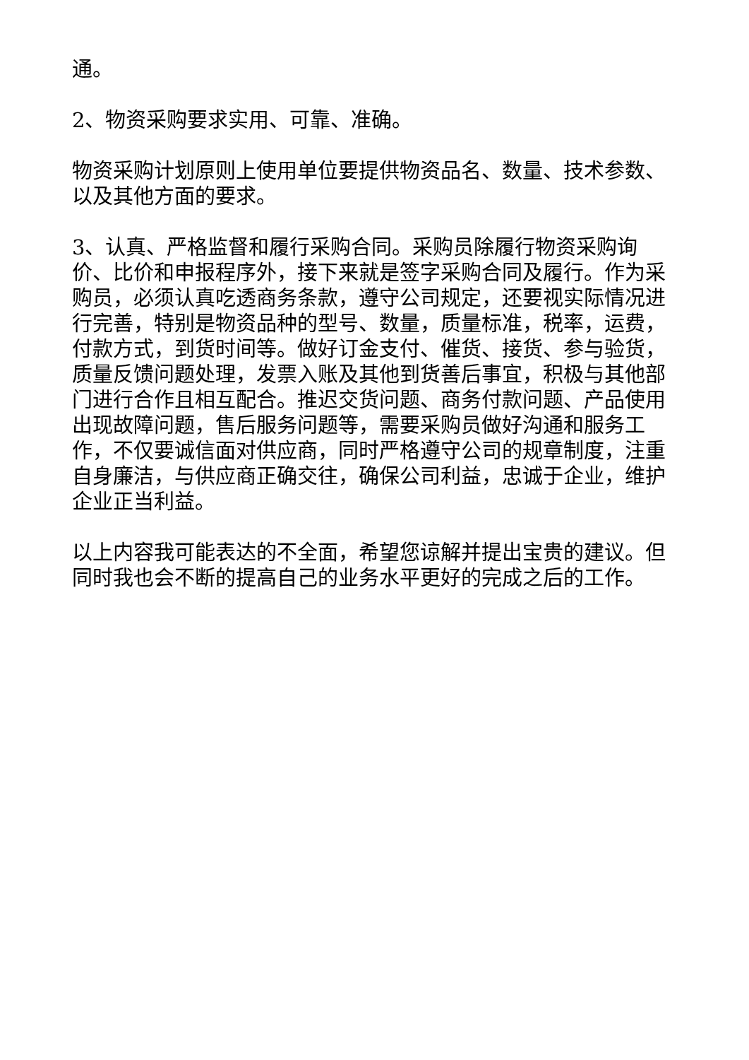通。
2、物资采购要求实用、可靠、准确。
物资采购计划原则上使用单位要提供物资品名、数量、技术参数、以及其他方面的要求。
3、认真、严格监督和履行采购合同。采购员除履行物资采购询价、比价和申报程序外，接下来就是签字采购合同及履行。作为采购员，必须认真吃透商务条款，遵守公司规定，还要视实际情况进行完善，特别是物资品种的型号、数量，质量标准，税率，运费，付款方式，到货时间等。做好订金支付、催货、接货、参与验货，质量反馈问题处理，发票入账及其他到货善后事宜，积极与其他部门进行合作且相互配合。推迟交货问题、商务付款问题、产品使用出现故障问题，售后服务问题等，需要采购员做好沟通和服务工作，不仅要诚信面对供应商，同时严格遵守公司的规章制度，注重自身廉洁，与供应商正确交往，确保公司利益，忠诚于企业，维护企业正当利益。
以上内容我可能表达的不全面，希望您谅解并提出宝贵的建议。但同时我也会不断的提高自己的业务水平更好的完成之后的工作。